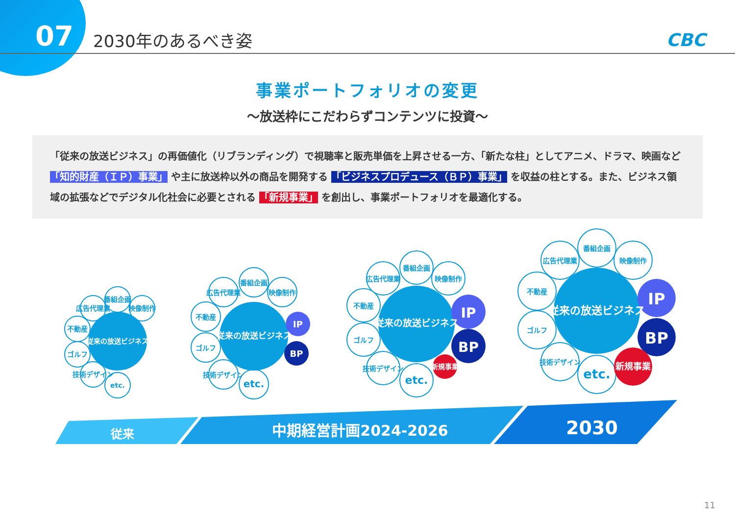07 2030年のあるべき姿 CBC
事業ポートフォリオの変更
～放送枠にこだわらずコンテンツに投資～
「従来の放送ビジネス」の再価値化（リブランディング）で視聴率と販売単価を上昇させる一方、「新たな柱」としてアニメ、ドラマ、映画など 「知的財産（ＩＰ）事業」 や主に放送枠以外の商品を開発する 「ビジネスプロデュース（ＢＰ）事業」 を収益の柱とする。また、ビジネス領域の拡張などでデジタル化社会に必要とされる 「新規事業」 を創出し、事業ポートフォリオを最適化する。
従来の放送ビジネス
従来の放送ビジネス
従来の放送ビジネス
従来の放送ビジネス
IP
BP
IP
BP
新規事業
IP
BP
新規事業
番組企画
広告代理業
映像制作
不動産
ゴルフ
技術デザイン
etc.
番組企画
広告代理業
映像制作
不動産
ゴルフ
技術デザイン
etc.
番組企画
広告代理業
映像制作
不動産
ゴルフ
技術デザイン
etc.
番組企画
広告代理業
映像制作
不動産
ゴルフ
技術デザイン
etc.
従来
中期経営計画2024-2026
2030
11